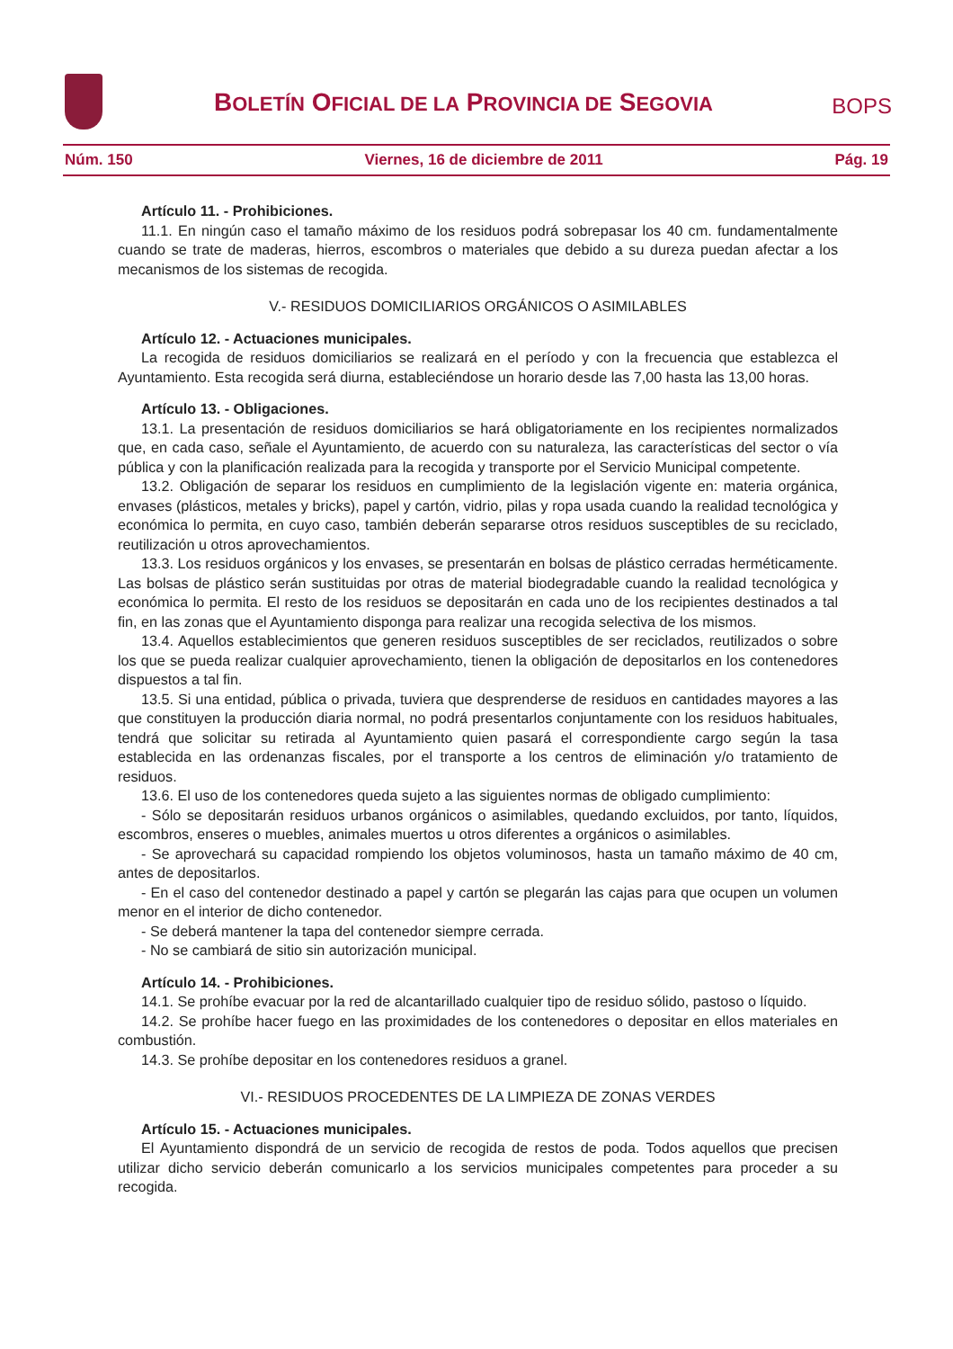BOLETÍN OFICIAL DE LA PROVINCIA DE SEGOVIA
BOPS
Núm. 150 Viernes, 16 de diciembre de 2011 Pág. 19
Artículo 11. - Prohibiciones.
11.1. En ningún caso el tamaño máximo de los residuos podrá sobrepasar los 40 cm. fundamentalmente cuando se trate de maderas, hierros, escombros o materiales que debido a su dureza puedan afectar a los mecanismos de los sistemas de recogida.
V.- RESIDUOS DOMICILIARIOS ORGÁNICOS O ASIMILABLES
Artículo 12. - Actuaciones municipales.
La recogida de residuos domiciliarios se realizará en el período y con la frecuencia que establezca el Ayuntamiento. Esta recogida será diurna, estableciéndose un horario desde las 7,00 hasta las 13,00 horas.
Artículo 13. - Obligaciones.
13.1. La presentación de residuos domiciliarios se hará obligatoriamente en los recipientes normalizados que, en cada caso, señale el Ayuntamiento, de acuerdo con su naturaleza, las características del sector o vía pública y con la planificación realizada para la recogida y transporte por el Servicio Municipal competente.
13.2. Obligación de separar los residuos en cumplimiento de la legislación vigente en: materia orgánica, envases (plásticos, metales y bricks), papel y cartón, vidrio, pilas y ropa usada cuando la realidad tecnológica y económica lo permita, en cuyo caso, también deberán separarse otros residuos susceptibles de su reciclado, reutilización u otros aprovechamientos.
13.3. Los residuos orgánicos y los envases, se presentarán en bolsas de plástico cerradas herméticamente. Las bolsas de plástico serán sustituidas por otras de material biodegradable cuando la realidad tecnológica y económica lo permita. El resto de los residuos se depositarán en cada uno de los recipientes destinados a tal fin, en las zonas que el Ayuntamiento disponga para realizar una recogida selectiva de los mismos.
13.4. Aquellos establecimientos que generen residuos susceptibles de ser reciclados, reutilizados o sobre los que se pueda realizar cualquier aprovechamiento, tienen la obligación de depositarlos en los contenedores dispuestos a tal fin.
13.5. Si una entidad, pública o privada, tuviera que desprenderse de residuos en cantidades mayores a las que constituyen la producción diaria normal, no podrá presentarlos conjuntamente con los residuos habituales, tendrá que solicitar su retirada al Ayuntamiento quien pasará el correspondiente cargo según la tasa establecida en las ordenanzas fiscales, por el transporte a los centros de eliminación y/o tratamiento de residuos.
13.6. El uso de los contenedores queda sujeto a las siguientes normas de obligado cumplimiento:
- Sólo se depositarán residuos urbanos orgánicos o asimilables, quedando excluidos, por tanto, líquidos, escombros, enseres o muebles, animales muertos u otros diferentes a orgánicos o asimilables.
- Se aprovechará su capacidad rompiendo los objetos voluminosos, hasta un tamaño máximo de 40 cm, antes de depositarlos.
- En el caso del contenedor destinado a papel y cartón se plegarán las cajas para que ocupen un volumen menor en el interior de dicho contenedor.
- Se deberá mantener la tapa del contenedor siempre cerrada.
- No se cambiará de sitio sin autorización municipal.
Artículo 14. - Prohibiciones.
14.1. Se prohíbe evacuar por la red de alcantarillado cualquier tipo de residuo sólido, pastoso o líquido.
14.2. Se prohíbe hacer fuego en las proximidades de los contenedores o depositar en ellos materiales en combustión.
14.3. Se prohíbe depositar en los contenedores residuos a granel.
VI.- RESIDUOS PROCEDENTES DE LA LIMPIEZA DE ZONAS VERDES
Artículo 15. - Actuaciones municipales.
El Ayuntamiento dispondrá de un servicio de recogida de restos de poda. Todos aquellos que precisen utilizar dicho servicio deberán comunicarlo a los servicios municipales competentes para proceder a su recogida.